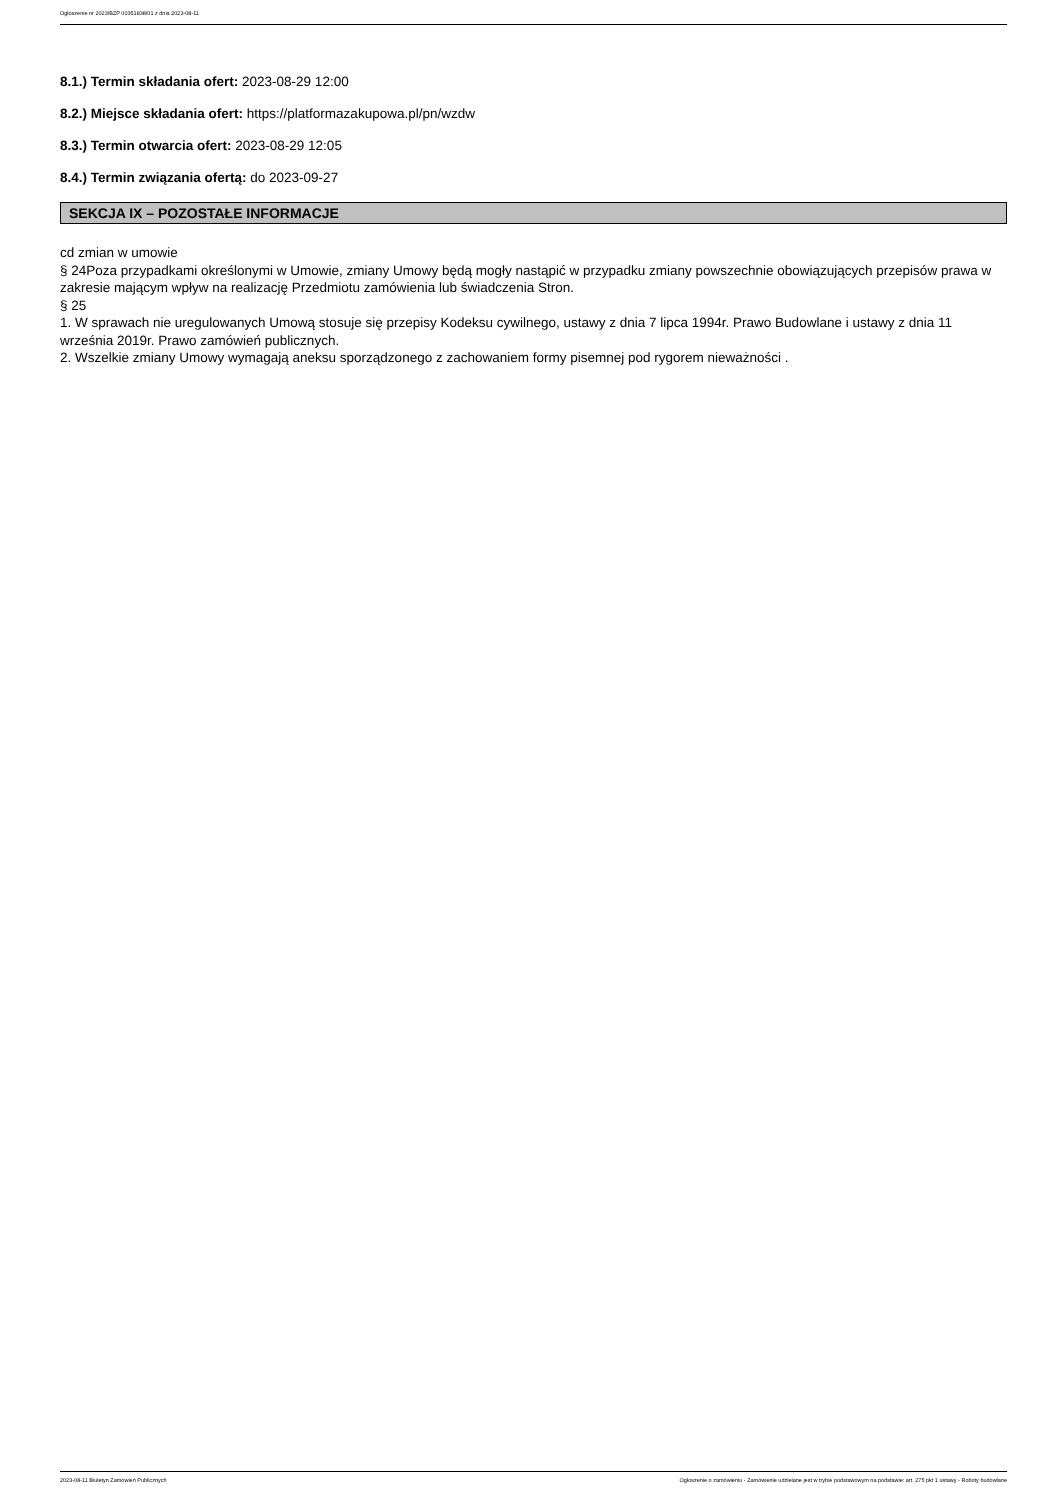Ogłoszenie nr 2023/BZP 00351838/01 z dnia 2023-08-11
8.1.) Termin składania ofert: 2023-08-29 12:00
8.2.) Miejsce składania ofert: https://platformazakupowa.pl/pn/wzdw
8.3.) Termin otwarcia ofert: 2023-08-29 12:05
8.4.) Termin związania ofertą: do 2023-09-27
SEKCJA IX – POZOSTAŁE INFORMACJE
cd zmian w umowie
§ 24Poza przypadkami określonymi w Umowie, zmiany Umowy będą mogły nastąpić w przypadku zmiany powszechnie obowiązujących przepisów prawa w zakresie mającym wpływ na realizację Przedmiotu zamówienia lub świadczenia Stron.
§ 25
1. W sprawach nie uregulowanych Umową stosuje się przepisy Kodeksu cywilnego, ustawy z dnia 7 lipca 1994r. Prawo Budowlane i ustawy z dnia 11 września 2019r. Prawo zamówień publicznych.
2. Wszelkie zmiany Umowy wymagają aneksu sporządzonego z zachowaniem formy pisemnej pod rygorem nieważności .
2023-08-11 Biuletyn Zamówień Publicznych Ogłoszenie o zamówieniu - Zamówienie udzielane jest w trybie podstawowym na podstawie: art. 275 pkt 1 ustawy - Roboty budowlane